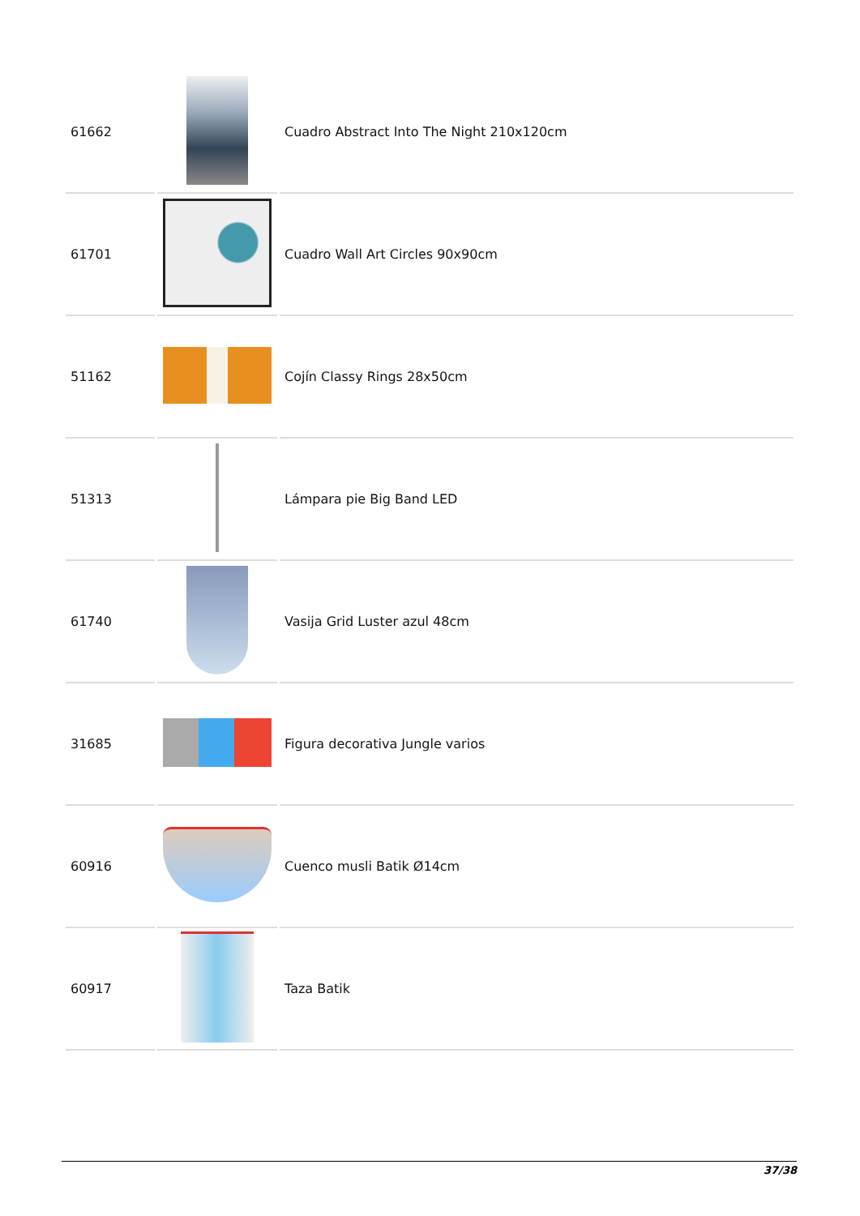| 61662 | | Cuadro Abstract Into The Night 210x120cm |
| 61701 | | Cuadro Wall Art Circles 90x90cm |
| 51162 | | Cojín Classy Rings 28x50cm |
| 51313 | | Lámpara pie Big Band LED |
| 61740 | | Vasija Grid Luster azul 48cm |
| 31685 | | Figura decorativa Jungle varios |
| 60916 | | Cuenco musli Batik Ø14cm |
| 60917 | | Taza Batik |
37/38